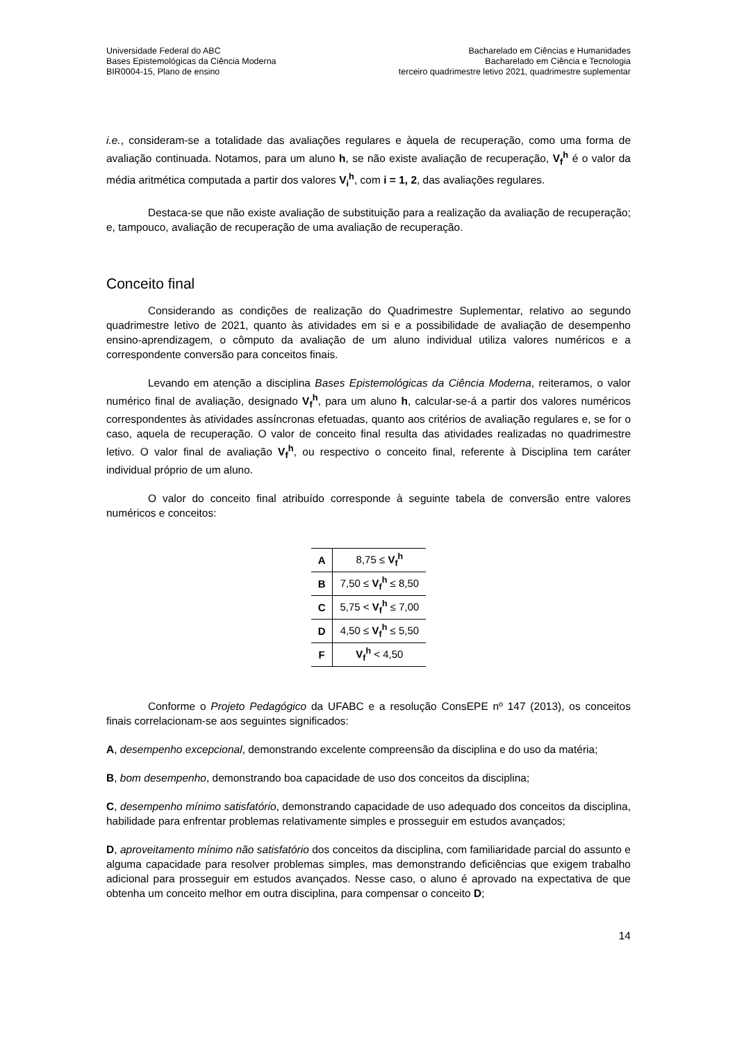Universidade Federal do ABC
Bases Epistemológicas da Ciência Moderna
BIR0004-15, Plano de ensino
Bacharelado em Ciências e Humanidades
Bacharelado em Ciência e Tecnologia
terceiro quadrimestre letivo 2021, quadrimestre suplementar
i.e., consideram-se a totalidade das avaliações regulares e àquela de recuperação, como uma forma de avaliação continuada. Notamos, para um aluno h, se não existe avaliação de recuperação, V<sub>f</sub><sup>h</sup> é o valor da média aritmética computada a partir dos valores V<sub>i</sub><sup>h</sup>, com i = 1, 2, das avaliações regulares.
Destaca-se que não existe avaliação de substituição para a realização da avaliação de recuperação; e, tampouco, avaliação de recuperação de uma avaliação de recuperação.
Conceito final
Considerando as condições de realização do Quadrimestre Suplementar, relativo ao segundo quadrimestre letivo de 2021, quanto às atividades em si e a possibilidade de avaliação de desempenho ensino-aprendizagem, o cômputo da avaliação de um aluno individual utiliza valores numéricos e a correspondente conversão para conceitos finais.
Levando em atenção a disciplina Bases Epistemológicas da Ciência Moderna, reiteramos, o valor numérico final de avaliação, designado V<sub>f</sub><sup>h</sup>, para um aluno h, calcular-se-á a partir dos valores numéricos correspondentes às atividades assíncronas efetuadas, quanto aos critérios de avaliação regulares e, se for o caso, aquela de recuperação. O valor de conceito final resulta das atividades realizadas no quadrimestre letivo. O valor final de avaliação V<sub>f</sub><sup>h</sup>, ou respectivo o conceito final, referente à Disciplina tem caráter individual próprio de um aluno.
O valor do conceito final atribuído corresponde à seguinte tabela de conversão entre valores numéricos e conceitos:
| A | 8,75 ≤ V<sub>f</sub><sup>h</sup> |
| B | 7,50 ≤ V<sub>f</sub><sup>h</sup> ≤ 8,50 |
| C | 5,75 < V<sub>f</sub><sup>h</sup> ≤ 7,00 |
| D | 4,50 ≤ V<sub>f</sub><sup>h</sup> ≤ 5,50 |
| F | V<sub>f</sub><sup>h</sup> < 4,50 |
Conforme o Projeto Pedagógico da UFABC e a resolução ConsEPE nº 147 (2013), os conceitos finais correlacionam-se aos seguintes significados:
A, desempenho excepcional, demonstrando excelente compreensão da disciplina e do uso da matéria;
B, bom desempenho, demonstrando boa capacidade de uso dos conceitos da disciplina;
C, desempenho mínimo satisfatório, demonstrando capacidade de uso adequado dos conceitos da disciplina, habilidade para enfrentar problemas relativamente simples e prosseguir em estudos avançados;
D, aproveitamento mínimo não satisfatório dos conceitos da disciplina, com familiaridade parcial do assunto e alguma capacidade para resolver problemas simples, mas demonstrando deficiências que exigem trabalho adicional para prosseguir em estudos avançados. Nesse caso, o aluno é aprovado na expectativa de que obtenha um conceito melhor em outra disciplina, para compensar o conceito D;
14